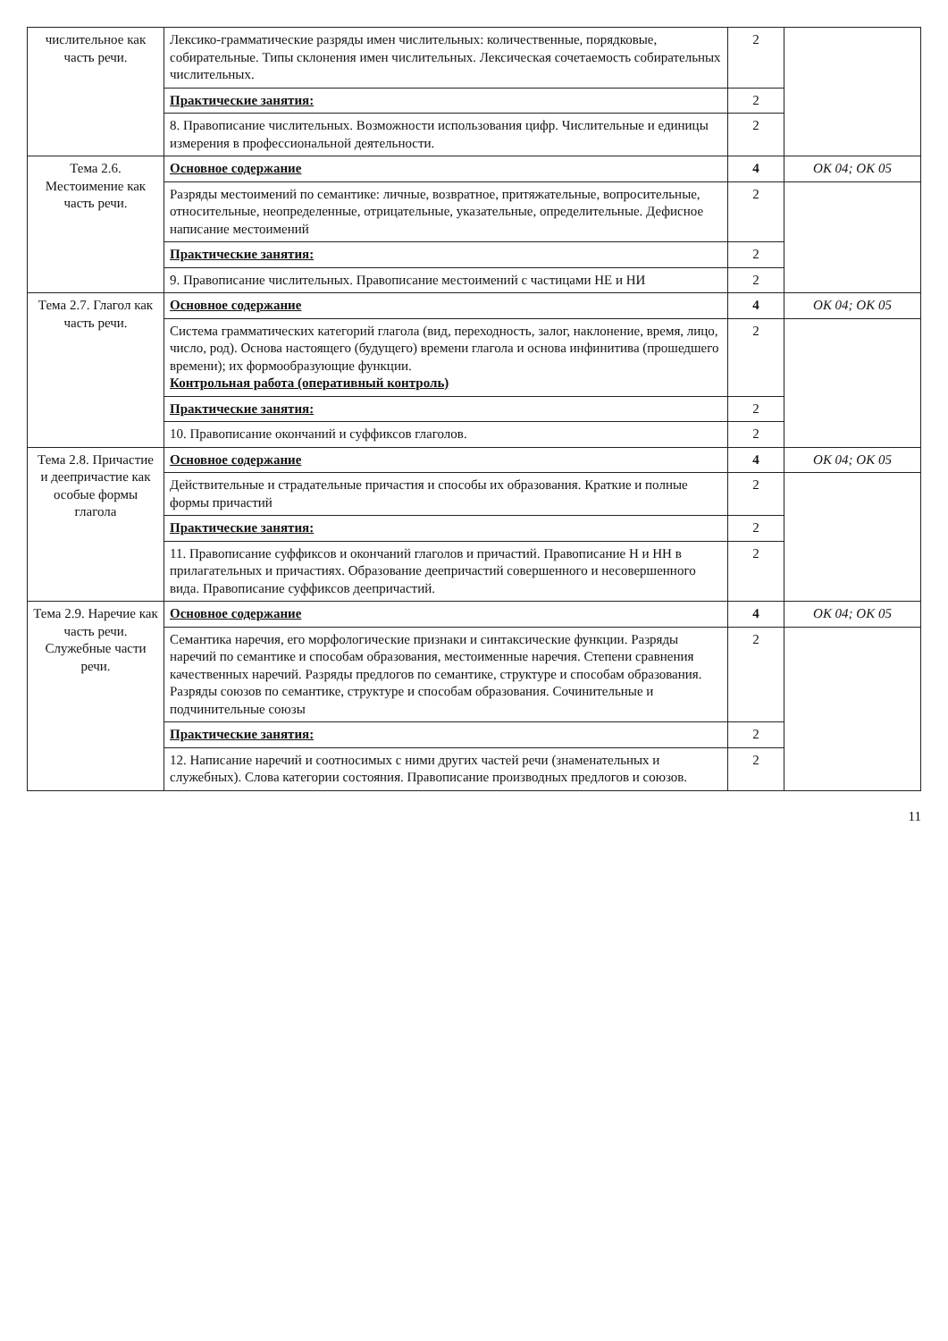| числительное как часть речи. | Лексико-грамматические разряды имен числительных: количественные, порядковые, собирательные. Типы склонения имен числительных. Лексическая сочетаемость собирательных числительных. | 2 | |
| | Практические занятия: | 2 | |
| | 8. Правописание числительных. Возможности использования цифр. Числительные и единицы измерения в профессиональной деятельности. | 2 | |
| Тема 2.6. Местоимение как часть речи. | Основное содержание | 4 | ОК 04; ОК 05 |
| | Разряды местоимений по семантике: личные, возвратное, притяжательные, вопросительные, относительные, неопределенные, отрицательные, указательные, определительные. Дефисное написание местоимений | 2 | |
| | Практические занятия: | 2 | |
| | 9. Правописание числительных. Правописание местоимений с частицами НЕ и НИ | 2 | |
| Тема 2.7. Глагол как часть речи. | Основное содержание | 4 | ОК 04; ОК 05 |
| | Система грамматических категорий глагола (вид, переходность, залог, наклонение, время, лицо, число, род). Основа настоящего (будущего) времени глагола и основа инфинитива (прошедшего времени); их формообразующие функции. Контрольная работа (оперативный контроль) | 2 | |
| | Практические занятия: | 2 | |
| | 10. Правописание окончаний и суффиксов глаголов. | 2 | |
| Тема 2.8. Причастие и деепричастие как особые формы глагола | Основное содержание | 4 | ОК 04; ОК 05 |
| | Действительные и страдательные причастия и способы их образования. Краткие и полные формы причастий | 2 | |
| | Практические занятия: | 2 | |
| | 11. Правописание суффиксов и окончаний глаголов и причастий. Правописание Н и НН в прилагательных и причастиях. Образование деепричастий совершенного и несовершенного вида. Правописание суффиксов деепричастий. | 2 | |
| Тема 2.9. Наречие как часть речи. Служебные части речи. | Основное содержание | 4 | ОК 04; ОК 05 |
| | Семантика наречия, его морфологические признаки и синтаксические функции. Разряды наречий по семантике и способам образования, местоименные наречия. Степени сравнения качественных наречий. Разряды предлогов по семантике, структуре и способам образования. Разряды союзов по семантике, структуре и способам образования. Сочинительные и подчинительные союзы | 2 | |
| | Практические занятия: | 2 | |
| | 12. Написание наречий и соотносимых с ними других частей речи (знаменательных и служебных). Слова категории состояния. Правописание производных предлогов и союзов. | 2 | |
11